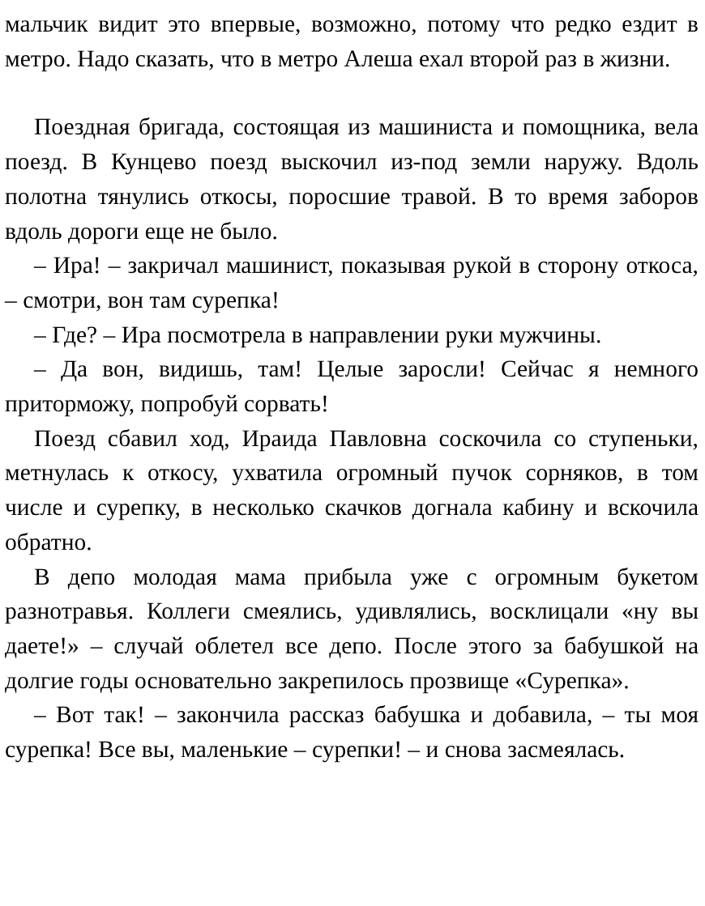мальчик видит это впервые, возможно, потому что редко ездит в метро. Надо сказать, что в метро Алеша ехал второй раз в жизни.
Поездная бригада, состоящая из машиниста и помощника, вела поезд. В Кунцево поезд выскочил из-под земли наружу. Вдоль полотна тянулись откосы, поросшие травой. В то время заборов вдоль дороги еще не было.
– Ира! – закричал машинист, показывая рукой в сторону откоса, – смотри, вон там сурепка!
– Где? – Ира посмотрела в направлении руки мужчины.
– Да вон, видишь, там! Целые заросли! Сейчас я немного приторможу, попробуй сорвать!
Поезд сбавил ход, Ираида Павловна соскочила со ступеньки, метнулась к откосу, ухватила огромный пучок сорняков, в том числе и сурепку, в несколько скачков догнала кабину и вскочила обратно.
В депо молодая мама прибыла уже с огромным букетом разнотравья. Коллеги смеялись, удивлялись, восклицали «ну вы даете!» – случай облетел все депо. После этого за бабушкой на долгие годы основательно закрепилось прозвище «Сурепка».
– Вот так! – закончила рассказ бабушка и добавила, – ты моя сурепка! Все вы, маленькие – сурепки! – и снова засмеялась.